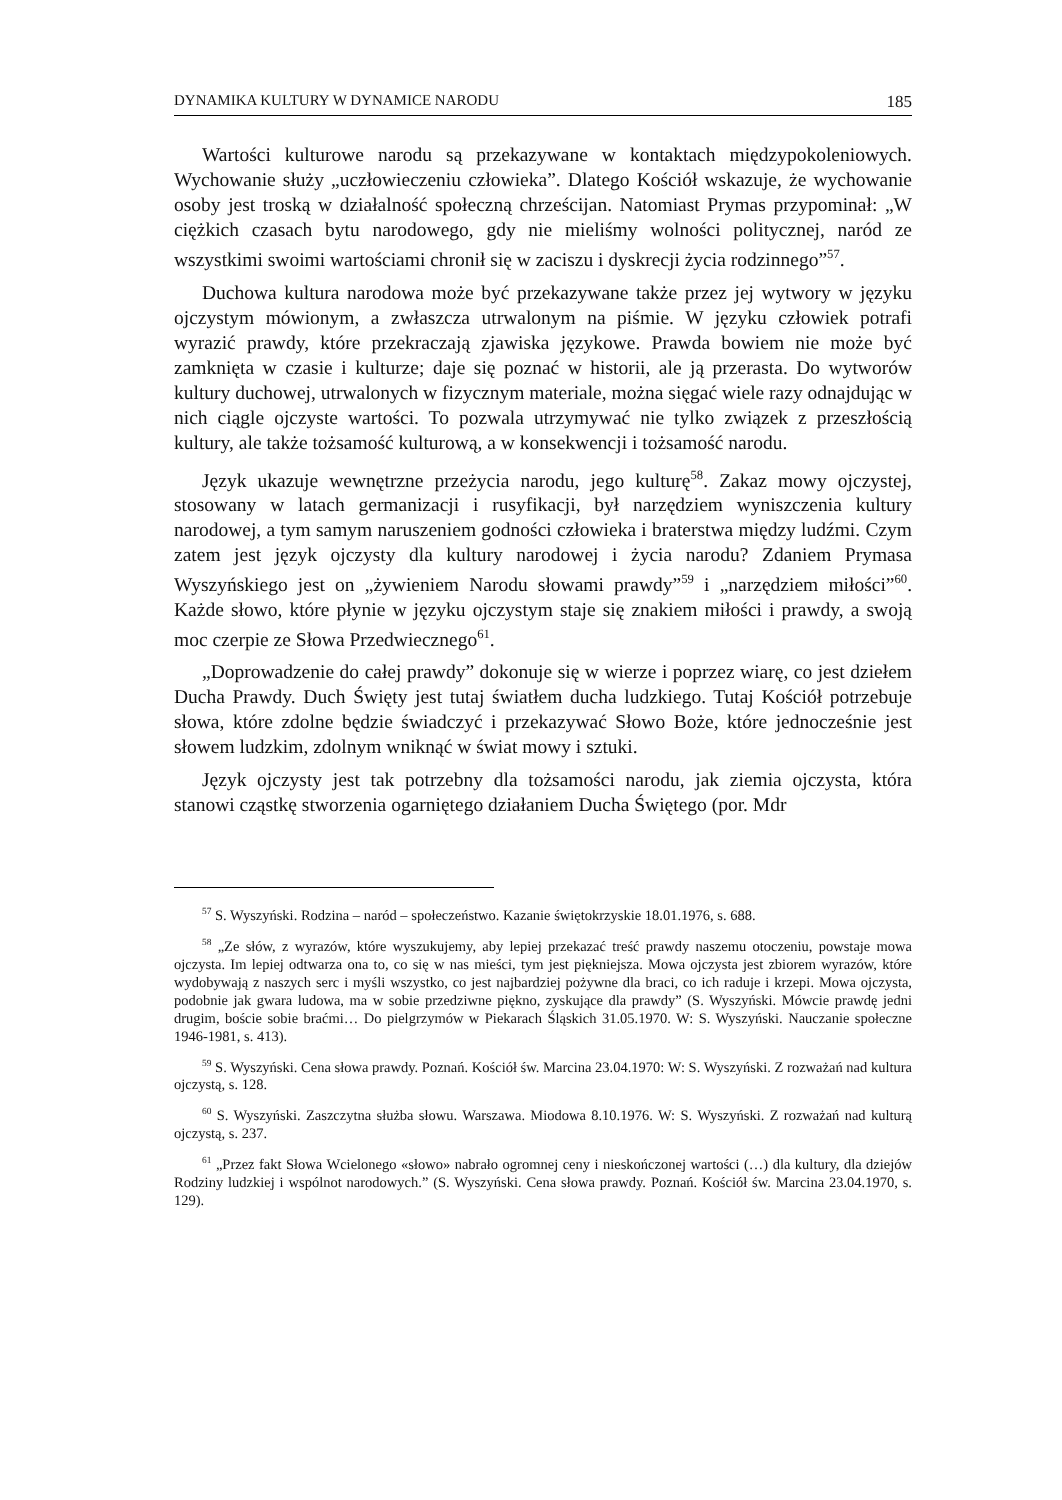DYNAMIKA KULTURY W DYNAMICE NARODU 185
Wartości kulturowe narodu są przekazywane w kontaktach międzypokoleniowych. Wychowanie służy „uczłowieczeniu człowieka”. Dlatego Kościół wskazuje, że wychowanie osoby jest troską w działalność społeczną chrześcijan. Natomiast Prymas przypominał: „W ciężkich czasach bytu narodowego, gdy nie mieliśmy wolności politycznej, naród ze wszystkimi swoimi wartościami chronił się w zaciszu i dyskrecji życia rodzinnego”<sup>57</sup>.
Duchowa kultura narodowa może być przekazywane także przez jej wytwory w języku ojczystym mówionym, a zwłaszcza utrwalonym na piśmie. W języku człowiek potrafi wyrazić prawdy, które przekraczają zjawiska językowe. Prawda bowiem nie może być zamknięta w czasie i kulturze; daje się poznać w historii, ale ją przerasta. Do wytworów kultury duchowej, utrwalonych w fizycznym materiale, można sięgać wiele razy odnajdując w nich ciągle ojczyste wartości. To pozwala utrzymywać nie tylko związek z przeszłością kultury, ale także tożsamość kulturową, a w konsekwencji i tożsamość narodu.
Język ukazuje wewnętrzne przeżycia narodu, jego kulturę<sup>58</sup>. Zakaz mowy ojczystej, stosowany w latach germanizacji i rusyfikacji, był narzędziem wyniszczenia kultury narodowej, a tym samym naruszeniem godności człowieka i braterstwa między ludźmi. Czym zatem jest język ojczysty dla kultury narodowej i życia narodu? Zdaniem Prymasa Wyszyńskiego jest on „żywieniem Narodu słowami prawdy”<sup>59</sup> i „narzędziem miłości”<sup>60</sup>. Każde słowo, które płynie w języku ojczystym staje się znakiem miłości i prawdy, a swoją moc czerpie ze Słowa Przedwiecznego<sup>61</sup>.
„Doprowadzenie do całej prawdy” dokonuje się w wierze i poprzez wiarę, co jest dziełem Ducha Prawdy. Duch Święty jest tutaj światłem ducha ludzkiego. Tutaj Kościół potrzebuje słowa, które zdolne będzie świadczyć i przekazywać Słowo Boże, które jednocześnie jest słowem ludzkim, zdolnym wniknąć w świat mowy i sztuki.
Język ojczysty jest tak potrzebny dla tożsamości narodu, jak ziemia ojczysta, która stanowi cząstkę stworzenia ogarniętego działaniem Ducha Świętego (por. Mdr
<sup>57</sup> S. Wyszyński. Rodzina – naród – społeczeństwo. Kazanie świętokrzyskie 18.01.1976, s. 688.
<sup>58</sup> „Ze słów, z wyrazów, które wyszukujemy, aby lepiej przekazać treść prawdy naszemu otoczeniu, powstaje mowa ojczysta. Im lepiej odtwarza ona to, co się w nas mieści, tym jest piękniejsza. Mowa ojczysta jest zbiorem wyrazów, które wydobywają z naszych serc i myśli wszystko, co jest najbardziej pożywne dla braci, co ich raduje i krzepi. Mowa ojczysta, podobnie jak gwara ludowa, ma w sobie przedziwne piękno, zyskujące dla prawdy” (S. Wyszyński. Mówcie prawdę jedni drugim, boście sobie braćmi… Do pielgrzymów w Piekarach Śląskich 31.05.1970. W: S. Wyszyński. Nauczanie społeczne 1946-1981, s. 413).
<sup>59</sup> S. Wyszyński. Cena słowa prawdy. Poznań. Kościół św. Marcina 23.04.1970: W: S. Wyszyński. Z rozważań nad kultura ojczystą, s. 128.
<sup>60</sup> S. Wyszyński. Zaszczytna służba słowu. Warszawa. Miodowa 8.10.1976. W: S. Wyszyński. Z rozważań nad kulturą ojczystą, s. 237.
<sup>61</sup> „Przez fakt Słowa Wcielonego «słowo» nabrało ogromnej ceny i nieskończonej wartości (…) dla kultury, dla dziejów Rodziny ludzkiej i wspólnot narodowych.” (S. Wyszyński. Cena słowa prawdy. Poznań. Kościół św. Marcina 23.04.1970, s. 129).